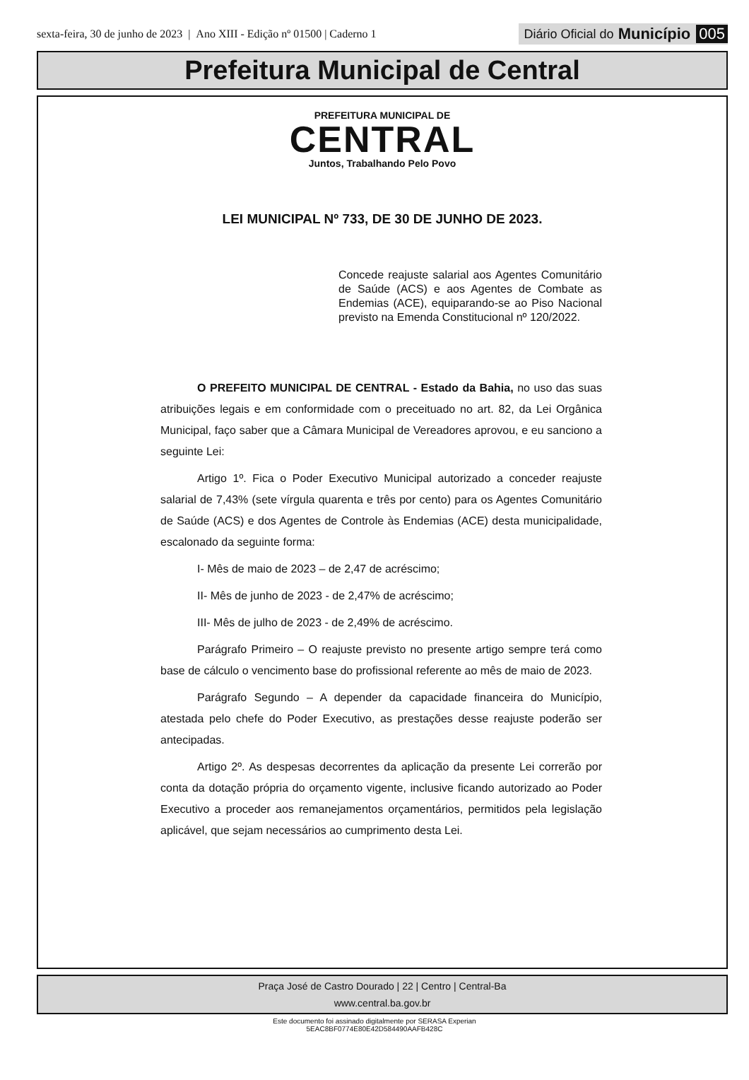sexta-feira, 30 de junho de 2023 | Ano XIII - Edição nº 01500 | Caderno 1
Diário Oficial do Município 005
Prefeitura Municipal de Central
PREFEITURA MUNICIPAL DE
CENTRAL
Juntos, Trabalhando Pelo Povo
LEI MUNICIPAL Nº 733, DE 30 DE JUNHO DE 2023.
Concede reajuste salarial aos Agentes Comunitário de Saúde (ACS) e aos Agentes de Combate as Endemias (ACE), equiparando-se ao Piso Nacional previsto na Emenda Constitucional nº 120/2022.
O PREFEITO MUNICIPAL DE CENTRAL - Estado da Bahia, no uso das suas atribuições legais e em conformidade com o preceituado no art. 82, da Lei Orgânica Municipal, faço saber que a Câmara Municipal de Vereadores aprovou, e eu sanciono a seguinte Lei:
Artigo 1º. Fica o Poder Executivo Municipal autorizado a conceder reajuste salarial de 7,43% (sete vírgula quarenta e três por cento) para os Agentes Comunitário de Saúde (ACS) e dos Agentes de Controle às Endemias (ACE) desta municipalidade, escalonado da seguinte forma:
I- Mês de maio de 2023 – de 2,47 de acréscimo;
II- Mês de junho de 2023 - de 2,47% de acréscimo;
III- Mês de julho de 2023 - de 2,49% de acréscimo.
Parágrafo Primeiro – O reajuste previsto no presente artigo sempre terá como base de cálculo o vencimento base do profissional referente ao mês de maio de 2023.
Parágrafo Segundo – A depender da capacidade financeira do Município, atestada pelo chefe do Poder Executivo, as prestações desse reajuste poderão ser antecipadas.
Artigo 2º. As despesas decorrentes da aplicação da presente Lei correrão por conta da dotação própria do orçamento vigente, inclusive ficando autorizado ao Poder Executivo a proceder aos remanejamentos orçamentários, permitidos pela legislação aplicável, que sejam necessários ao cumprimento desta Lei.
Praça José de Castro Dourado | 22 | Centro | Central-Ba
www.central.ba.gov.br
Este documento foi assinado digitalmente por SERASA Experian
5EAC8BF0774E80E42D584490AAFB428C